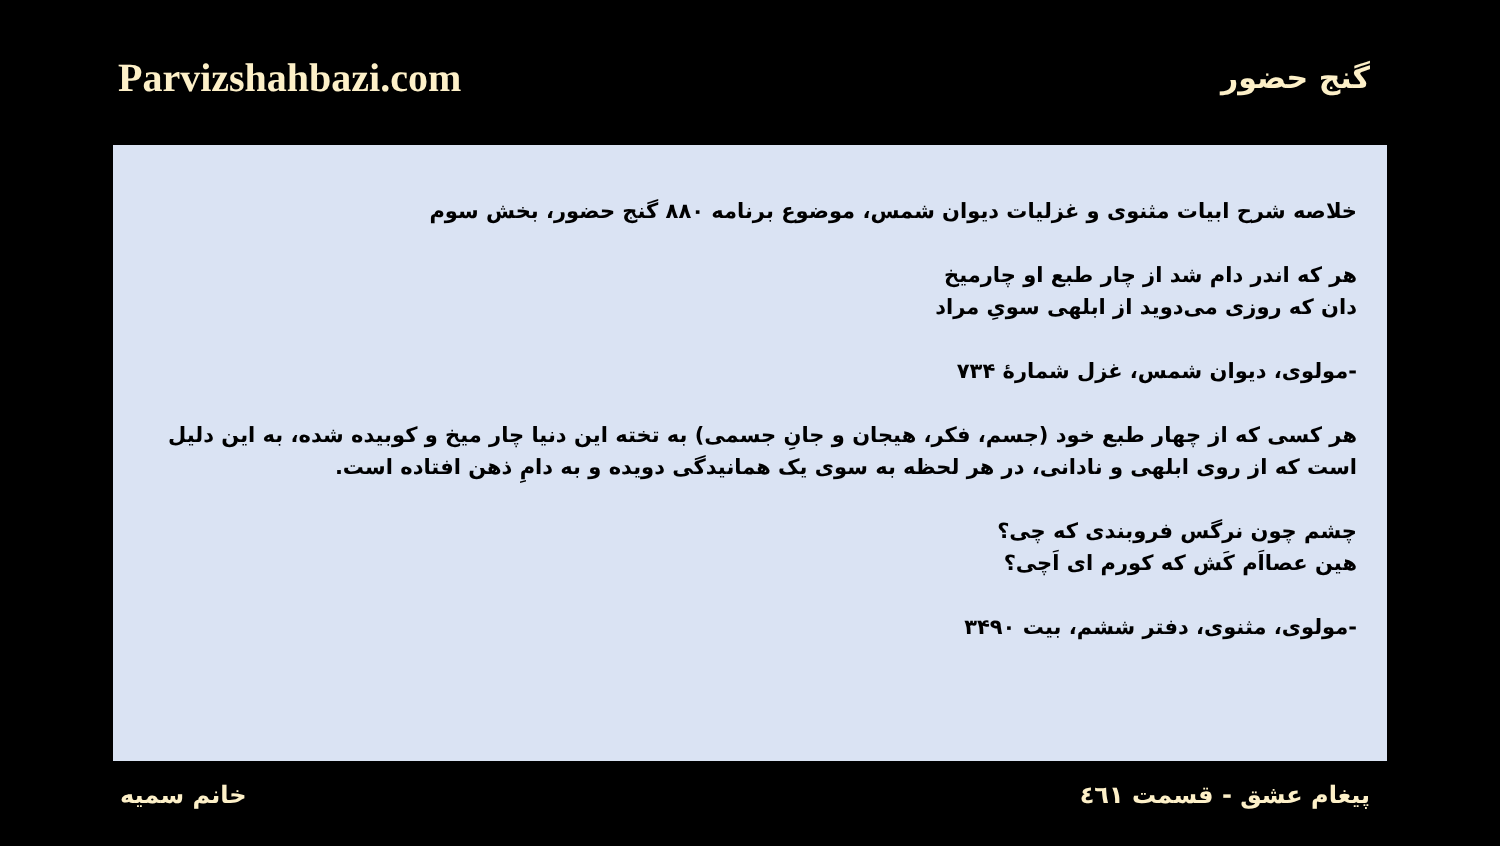Parvizshahbazi.com
گنج حضور
خلاصه شرح ابیات مثنوی و غزلیات دیوان شمس، موضوع برنامه ۸۸۰ گنج حضور، بخش سوم
هر که اندر دام شد از چار طبع او چارمیخ
دان که روزی می‌دوید از ابلهی سویِ مراد
-مولوی، دیوان شمس، غزل شمارهٔ ۷۳۴
هر کسی که از چهار طبع خود (جسم، فکر، هیجان و جانِ جسمی) به تخته این دنیا چار میخ و کوبیده شده، به این دلیل است که از روی ابلهی و نادانی، در هر لحظه به سوی یک همانیدگی دویده و به دامِ ذهن افتاده است.
چشم چون نرگس فروبندی که چی؟
هین عصااَم کَش که کورم ای اَچی؟
-مولوی، مثنوی، دفتر ششم، بیت ۳۴۹۰
پیغام عشق - قسمت ٤٦١ خانم سمیه